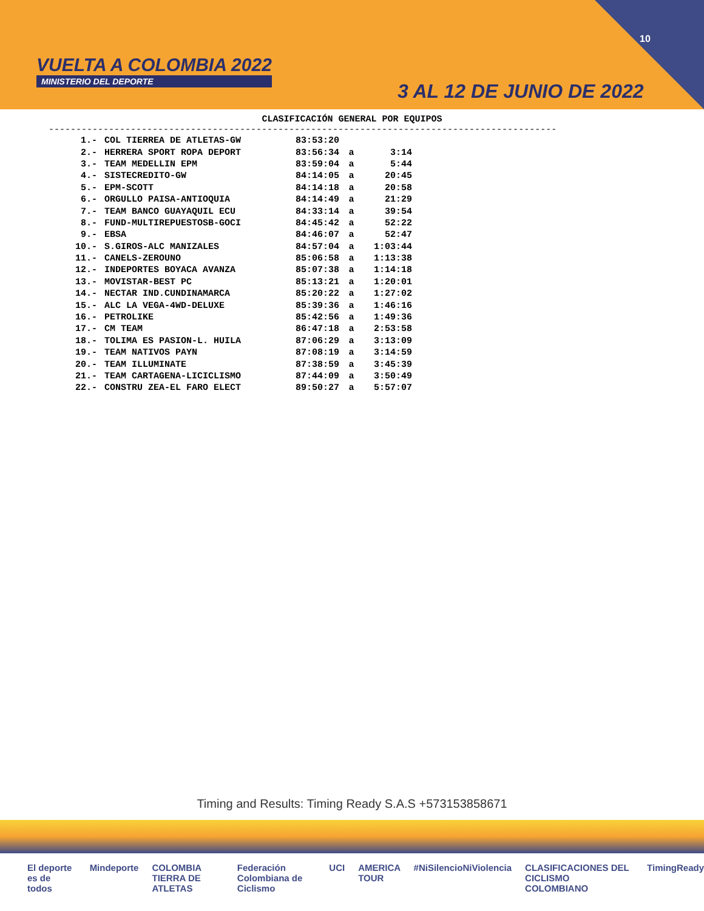VUELTA A COLOMBIA 2022
MINISTERIO DEL DEPORTE
3 AL 12 DE JUNIO DE 2022
10
CLASIFICACIÓN GENERAL POR EQUIPOS
---------------------------------------------------------------------------------------------
| 1.- | COL TIERREA DE ATLETAS-GW | 83:53:20 | | |
| 2.- | HERRERA SPORT ROPA DEPORT | 83:56:34 | a | 3:14 |
| 3.- | TEAM MEDELLIN EPM | 83:59:04 | a | 5:44 |
| 4.- | SISTECREDITO-GW | 84:14:05 | a | 20:45 |
| 5.- | EPM-SCOTT | 84:14:18 | a | 20:58 |
| 6.- | ORGULLO PAISA-ANTIOQUIA | 84:14:49 | a | 21:29 |
| 7.- | TEAM BANCO GUAYAQUIL ECU | 84:33:14 | a | 39:54 |
| 8.- | FUND-MULTIREPUESTOSB-GOCI | 84:45:42 | a | 52:22 |
| 9.- | EBSA | 84:46:07 | a | 52:47 |
| 10.- | S.GIROS-ALC MANIZALES | 84:57:04 | a | 1:03:44 |
| 11.- | CANELS-ZEROUNO | 85:06:58 | a | 1:13:38 |
| 12.- | INDEPORTES BOYACA AVANZA | 85:07:38 | a | 1:14:18 |
| 13.- | MOVISTAR-BEST PC | 85:13:21 | a | 1:20:01 |
| 14.- | NECTAR IND.CUNDINAMARCA | 85:20:22 | a | 1:27:02 |
| 15.- | ALC LA VEGA-4WD-DELUXE | 85:39:36 | a | 1:46:16 |
| 16.- | PETROLIKE | 85:42:56 | a | 1:49:36 |
| 17.- | CM TEAM | 86:47:18 | a | 2:53:58 |
| 18.- | TOLIMA ES PASION-L. HUILA | 87:06:29 | a | 3:13:09 |
| 19.- | TEAM NATIVOS PAYN | 87:08:19 | a | 3:14:59 |
| 20.- | TEAM ILLUMINATE | 87:38:59 | a | 3:45:39 |
| 21.- | TEAM CARTAGENA-LICICLISMO | 87:44:09 | a | 3:50:49 |
| 22.- | CONSTRU ZEA-EL FARO ELECT | 89:50:27 | a | 5:57:07 |
Timing and Results: Timing Ready S.A.S +573153858671
El deporte es de todos Mindeporte COLOMBIA TIERRA DE ATLETAS Federación Colombiana de Ciclismo UCI AMERICA TOUR #NiSilencioNiViolencia CLASIFICACIONES DEL CICLISMO COLOMBIANO TimingReady